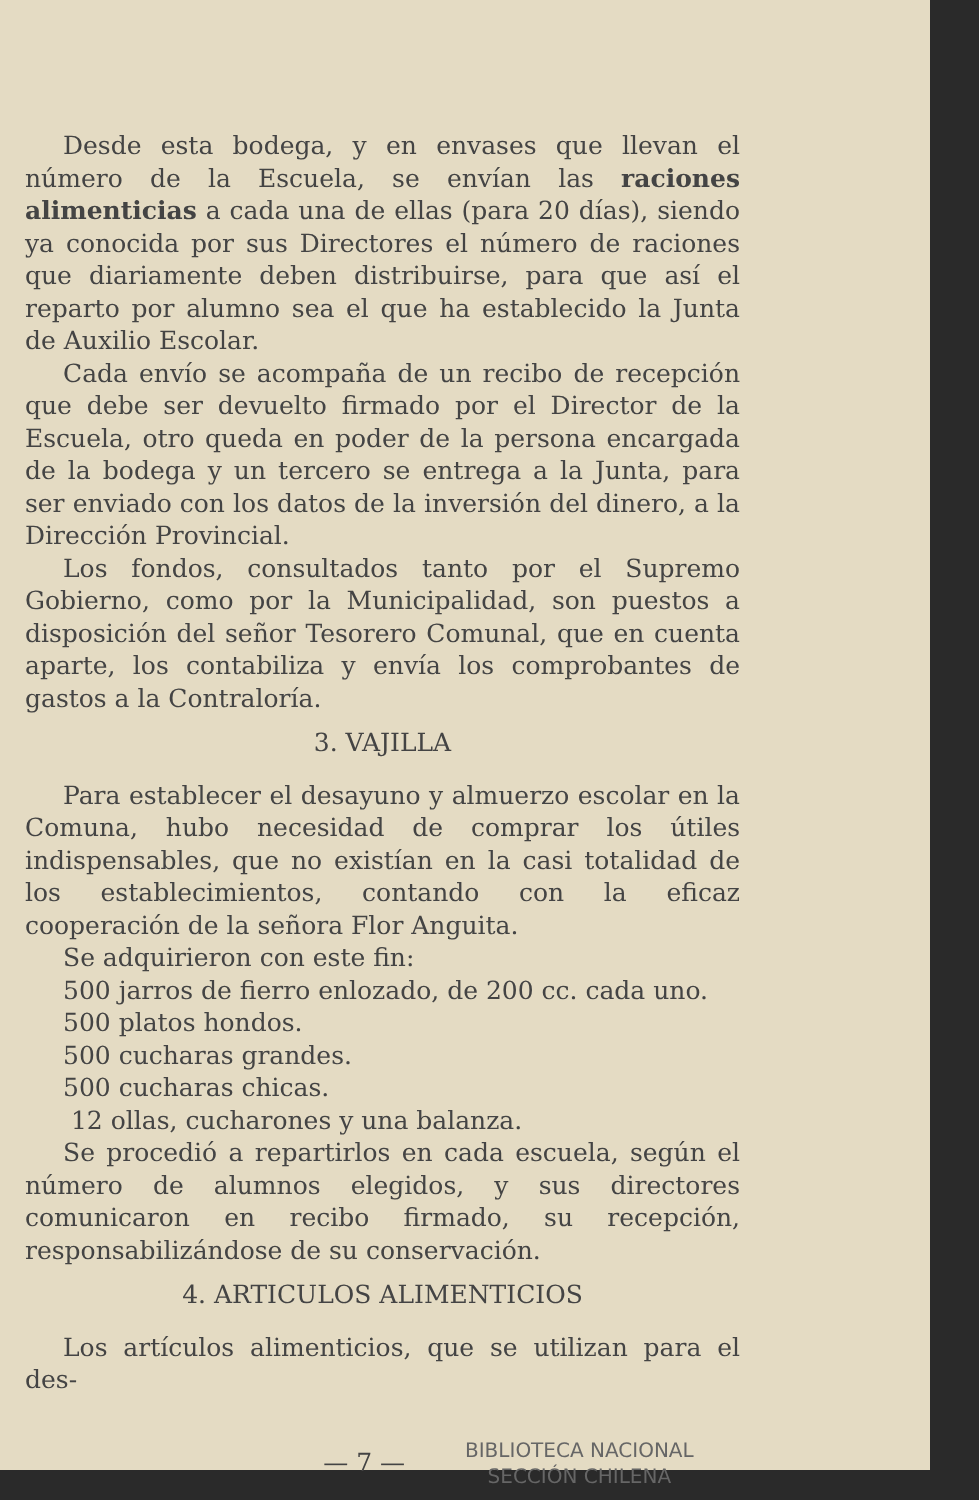Desde esta bodega, y en envases que llevan el número de la Escuela, se envían las raciones alimenticias a cada una de ellas (para 20 días), siendo ya conocida por sus Directores el número de raciones que diariamente deben distribuirse, para que así el reparto por alumno sea el que ha establecido la Junta de Auxilio Escolar.
Cada envío se acompaña de un recibo de recepción que debe ser devuelto firmado por el Director de la Escuela, otro queda en poder de la persona encargada de la bodega y un tercero se entrega a la Junta, para ser enviado con los datos de la inversión del dinero, a la Dirección Provincial.
Los fondos, consultados tanto por el Supremo Gobierno, como por la Municipalidad, son puestos a disposición del señor Tesorero Comunal, que en cuenta aparte, los contabiliza y envía los comprobantes de gastos a la Contraloría.
3. VAJILLA
Para establecer el desayuno y almuerzo escolar en la Comuna, hubo necesidad de comprar los útiles indispensables, que no existían en la casi totalidad de los establecimientos, contando con la eficaz cooperación de la señora Flor Anguita.
Se adquirieron con este fin:
500 jarros de fierro enlozado, de 200 cc. cada uno.
500 platos hondos.
500 cucharas grandes.
500 cucharas chicas.
12 ollas, cucharones y una balanza.
Se procedió a repartirlos en cada escuela, según el número de alumnos elegidos, y sus directores comunicaron en recibo firmado, su recepción, responsabilizándose de su conservación.
4. ARTICULOS ALIMENTICIOS
Los artículos alimenticios, que se utilizan para el des-
— 7 —
BIBLIOTECA NACIONAL
SECCIÓN CHILENA